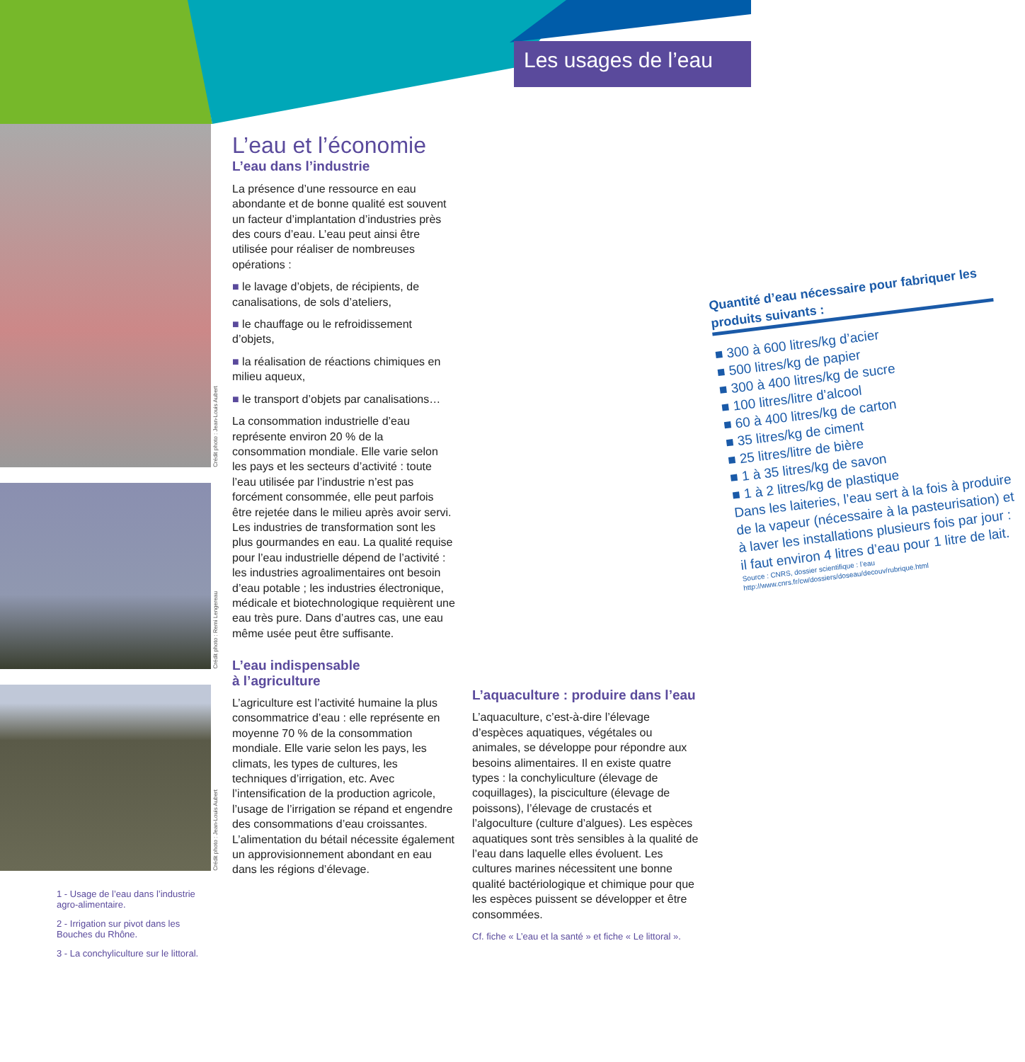Les usages de l’eau
Crédit photo : Jean-Louis Aubert
Crédit photo : Remi Lengereau
Crédit photo : Jean-Louis Aubert
1 - Usage de l’eau dans l’industrie agro-alimentaire.
2 - Irrigation sur pivot dans les Bouches du Rhône.
3 - La conchyliculture sur le littoral.
L’eau et l’économie
L’eau dans l’industrie
La présence d’une ressource en eau abondante et de bonne qualité est souvent un facteur d’implantation d’industries près des cours d’eau. L’eau peut ainsi être utilisée pour réaliser de nombreuses opérations :
■ le lavage d’objets, de récipients, de canalisations, de sols d’ateliers,
■ le chauffage ou le refroidissement d’objets,
■ la réalisation de réactions chimiques en milieu aqueux,
■ le transport d’objets par canalisations…
La consommation industrielle d’eau représente environ 20 % de la consommation mondiale. Elle varie selon les pays et les secteurs d’activité : toute l’eau utilisée par l’industrie n’est pas forcément consommée, elle peut parfois être rejetée dans le milieu après avoir servi. Les industries de transformation sont les plus gourmandes en eau. La qualité requise pour l’eau industrielle dépend de l’activité : les industries agroalimentaires ont besoin d’eau potable ; les industries électronique, médicale et biotechnologique requièrent une eau très pure. Dans d’autres cas, une eau même usée peut être suffisante.
L’eau indispensable
à l’agriculture
L’agriculture est l’activité humaine la plus consommatrice d’eau : elle représente en moyenne 70 % de la consommation mondiale. Elle varie selon les pays, les climats, les types de cultures, les techniques d’irrigation, etc. Avec l’intensification de la production agricole, l’usage de l’irrigation se répand et engendre des consommations d’eau croissantes. L’alimentation du bétail nécessite également un approvisionnement abondant en eau dans les régions d’élevage.
Quantité d’eau nécessaire pour fabriquer les produits suivants :
■ 300 à 600 litres/kg d’acier
■ 500 litres/kg de papier
■ 300 à 400 litres/kg de sucre
■ 100 litres/litre d’alcool
■ 60 à 400 litres/kg de carton
■ 35 litres/kg de ciment
■ 25 litres/litre de bière
■ 1 à 35 litres/kg de savon
■ 1 à 2 litres/kg de plastique
Dans les laiteries, l’eau sert à la fois à produire de la vapeur (nécessaire à la pasteurisation) et à laver les installations plusieurs fois par jour : il faut environ 4 litres d’eau pour 1 litre de lait.
Source : CNRS, dossier scientifique : l’eau
http://www.cnrs.fr/cw/dossiers/doseau/decouv/rubrique.html
L’aquaculture : produire dans l’eau
L’aquaculture, c’est-à-dire l’élevage d’espèces aquatiques, végétales ou animales, se développe pour répondre aux besoins alimentaires. Il en existe quatre types : la conchyliculture (élevage de coquillages), la pisciculture (élevage de poissons), l’élevage de crustacés et l’algoculture (culture d’algues). Les espèces aquatiques sont très sensibles à la qualité de l’eau dans laquelle elles évoluent. Les cultures marines nécessitent une bonne qualité bactériologique et chimique pour que les espèces puissent se développer et être consommées.
Cf. fiche « L’eau et la santé » et fiche « Le littoral ».